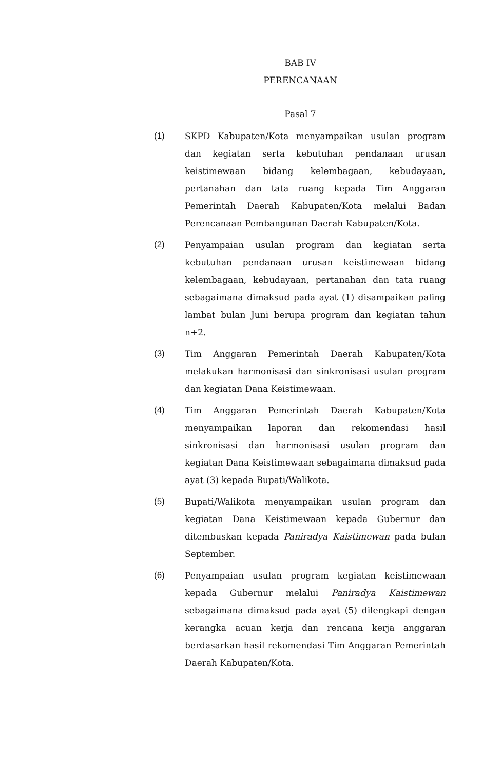BAB IV
PERENCANAAN
Pasal 7
(1) SKPD Kabupaten/Kota menyampaikan usulan program dan kegiatan serta kebutuhan pendanaan urusan keistimewaan bidang kelembagaan, kebudayaan, pertanahan dan tata ruang kepada Tim Anggaran Pemerintah Daerah Kabupaten/Kota melalui Badan Perencanaan Pembangunan Daerah Kabupaten/Kota.
(2) Penyampaian usulan program dan kegiatan serta kebutuhan pendanaan urusan keistimewaan bidang kelembagaan, kebudayaan, pertanahan dan tata ruang sebagaimana dimaksud pada ayat (1) disampaikan paling lambat bulan Juni berupa program dan kegiatan tahun n+2.
(3) Tim Anggaran Pemerintah Daerah Kabupaten/Kota melakukan harmonisasi dan sinkronisasi usulan program dan kegiatan Dana Keistimewaan.
(4) Tim Anggaran Pemerintah Daerah Kabupaten/Kota menyampaikan laporan dan rekomendasi hasil sinkronisasi dan harmonisasi usulan program dan kegiatan Dana Keistimewaan sebagaimana dimaksud pada ayat (3) kepada Bupati/Walikota.
(5) Bupati/Walikota menyampaikan usulan program dan kegiatan Dana Keistimewaan kepada Gubernur dan ditembuskan kepada Paniradya Kaistimewan pada bulan September.
(6) Penyampaian usulan program kegiatan keistimewaan kepada Gubernur melalui Paniradya Kaistimewan sebagaimana dimaksud pada ayat (5) dilengkapi dengan kerangka acuan kerja dan rencana kerja anggaran berdasarkan hasil rekomendasi Tim Anggaran Pemerintah Daerah Kabupaten/Kota.